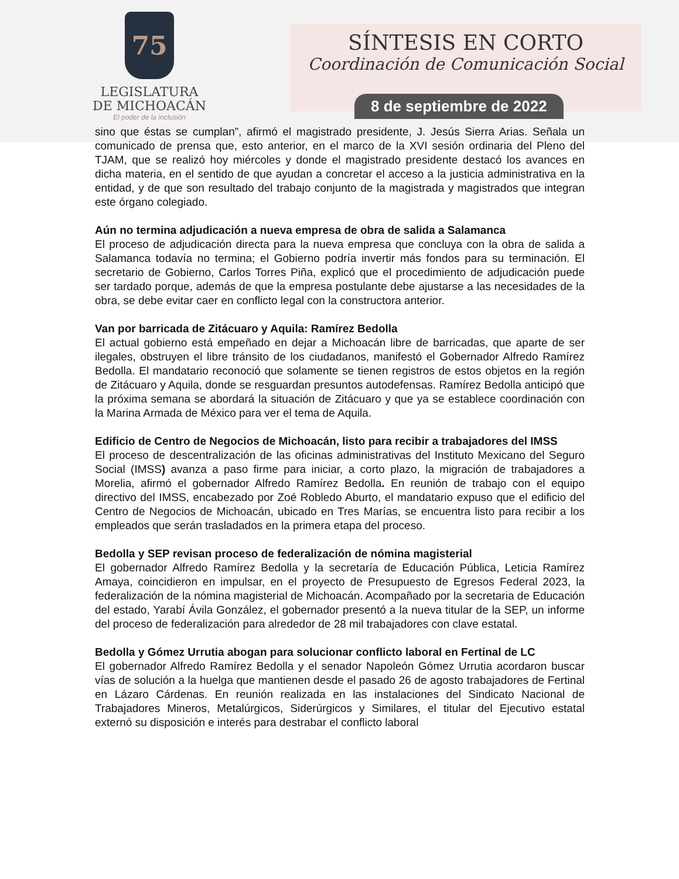75
LEGISLATURA
DE MICHOACÁN
El poder de la inclusión
SÍNTESIS EN CORTO
Coordinación de Comunicación Social
8 de septiembre de 2022
sino que éstas se cumplan”, afirmó el magistrado presidente, J. Jesús Sierra Arias. Señala un comunicado de prensa que, esto anterior, en el marco de la XVI sesión ordinaria del Pleno del TJAM, que se realizó hoy miércoles y donde el magistrado presidente destacó los avances en dicha materia, en el sentido de que ayudan a concretar el acceso a la justicia administrativa en la entidad, y de que son resultado del trabajo conjunto de la magistrada y magistrados que integran este órgano colegiado.
Aún no termina adjudicación a nueva empresa de obra de salida a Salamanca
El proceso de adjudicación directa para la nueva empresa que concluya con la obra de salida a Salamanca todavía no termina; el Gobierno podría invertir más fondos para su terminación. El secretario de Gobierno, Carlos Torres Piña, explicó que el procedimiento de adjudicación puede ser tardado porque, además de que la empresa postulante debe ajustarse a las necesidades de la obra, se debe evitar caer en conflicto legal con la constructora anterior.
Van por barricada de Zitácuaro y Aquila: Ramírez Bedolla
El actual gobierno está empeñado en dejar a Michoacán libre de barricadas, que aparte de ser ilegales, obstruyen el libre tránsito de los ciudadanos, manifestó el Gobernador Alfredo Ramírez Bedolla. El mandatario reconoció que solamente se tienen registros de estos objetos en la región de Zitácuaro y Aquila, donde se resguardan presuntos autodefensas. Ramírez Bedolla anticipó que la próxima semana se abordará la situación de Zitácuaro y que ya se establece coordinación con la Marina Armada de México para ver el tema de Aquila.
Edificio de Centro de Negocios de Michoacán, listo para recibir a trabajadores del IMSS
El proceso de descentralización de las oficinas administrativas del Instituto Mexicano del Seguro Social (IMSS) avanza a paso firme para iniciar, a corto plazo, la migración de trabajadores a Morelia, afirmó el gobernador Alfredo Ramírez Bedolla. En reunión de trabajo con el equipo directivo del IMSS, encabezado por Zoé Robledo Aburto, el mandatario expuso que el edificio del Centro de Negocios de Michoacán, ubicado en Tres Marías, se encuentra listo para recibir a los empleados que serán trasladados en la primera etapa del proceso.
Bedolla y SEP revisan proceso de federalización de nómina magisterial
El gobernador Alfredo Ramírez Bedolla y la secretaría de Educación Pública, Leticia Ramírez Amaya, coincidieron en impulsar, en el proyecto de Presupuesto de Egresos Federal 2023, la federalización de la nómina magisterial de Michoacán. Acompañado por la secretaria de Educación del estado, Yarabí Ávila González, el gobernador presentó a la nueva titular de la SEP, un informe del proceso de federalización para alrededor de 28 mil trabajadores con clave estatal.
Bedolla y Gómez Urrutia abogan para solucionar conflicto laboral en Fertinal de LC
El gobernador Alfredo Ramírez Bedolla y el senador Napoleón Gómez Urrutia acordaron buscar vías de solución a la huelga que mantienen desde el pasado 26 de agosto trabajadores de Fertinal en Lázaro Cárdenas. En reunión realizada en las instalaciones del Sindicato Nacional de Trabajadores Mineros, Metalúrgicos, Siderúrgicos y Similares, el titular del Ejecutivo estatal externó su disposición e interés para destrabar el conflicto laboral